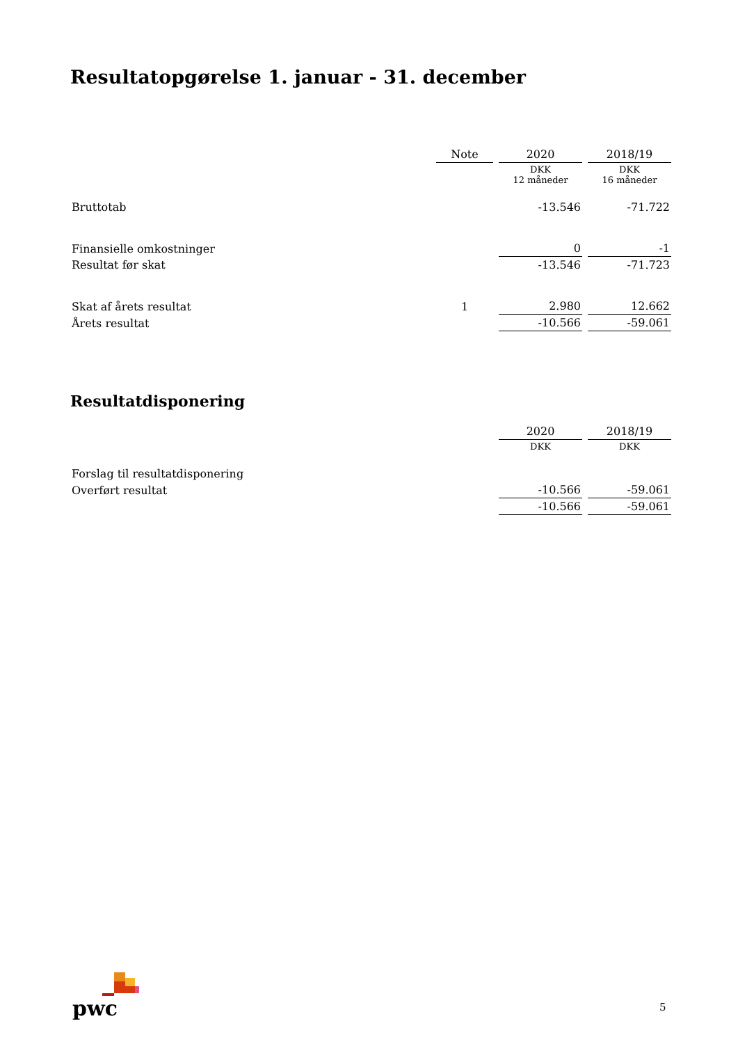Resultatopgørelse 1. januar - 31. december
| | Note | 2020 | 2018/19 |
| | | DKK 12 måneder | DKK 16 måneder |
| Bruttotab | | -13.546 | -71.722 |
| Finansielle omkostninger | | 0 | -1 |
| Resultat før skat | | -13.546 | -71.723 |
| Skat af årets resultat | 1 | 2.980 | 12.662 |
| Årets resultat | | -10.566 | -59.061 |
Resultatdisponering
| | 2020 | 2018/19 |
| | DKK | DKK |
| Forslag til resultatdisponering | | |
| Overført resultat | -10.566 | -59.061 |
| | -10.566 | -59.061 |
pwc
5